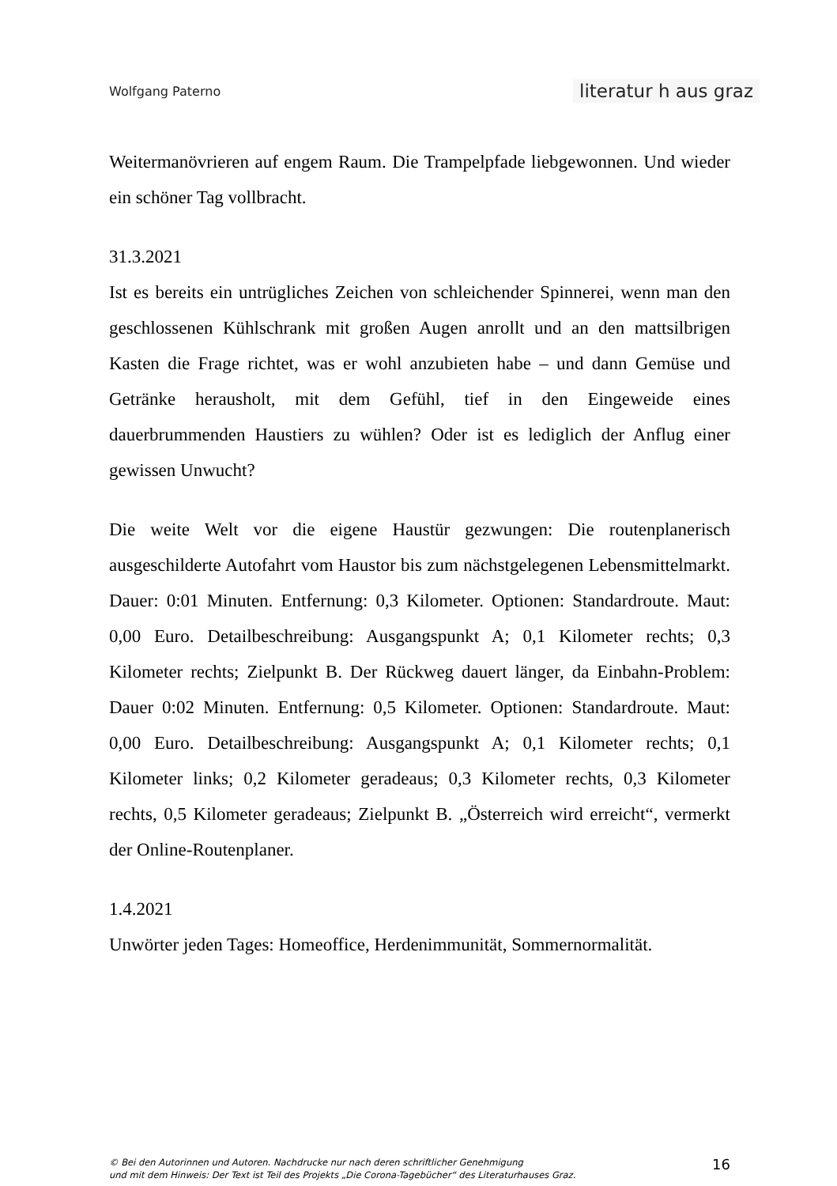Wolfgang Paterno literatur h aus graz
Weitermanövrieren auf engem Raum. Die Trampelpfade liebgewonnen. Und wieder ein schöner Tag vollbracht.
31.3.2021
Ist es bereits ein untrügliches Zeichen von schleichender Spinnerei, wenn man den geschlossenen Kühlschrank mit großen Augen anrollt und an den mattsilbrigen Kasten die Frage richtet, was er wohl anzubieten habe – und dann Gemüse und Getränke herausholt, mit dem Gefühl, tief in den Eingeweide eines dauerbrummenden Haustiers zu wühlen? Oder ist es lediglich der Anflug einer gewissen Unwucht?
Die weite Welt vor die eigene Haustür gezwungen: Die routenplanerisch ausgeschilderte Autofahrt vom Haustor bis zum nächstgelegenen Lebensmittelmarkt. Dauer: 0:01 Minuten. Entfernung: 0,3 Kilometer. Optionen: Standardroute. Maut: 0,00 Euro. Detailbeschreibung: Ausgangspunkt A; 0,1 Kilometer rechts; 0,3 Kilometer rechts; Zielpunkt B. Der Rückweg dauert länger, da Einbahn-Problem: Dauer 0:02 Minuten. Entfernung: 0,5 Kilometer. Optionen: Standardroute. Maut: 0,00 Euro. Detailbeschreibung: Ausgangspunkt A; 0,1 Kilometer rechts; 0,1 Kilometer links; 0,2 Kilometer geradeaus; 0,3 Kilometer rechts, 0,3 Kilometer rechts, 0,5 Kilometer geradeaus; Zielpunkt B. „Österreich wird erreicht“, vermerkt der Online-Routenplaner.
1.4.2021
Unwörter jeden Tages: Homeoffice, Herdenimmunität, Sommernormalität.
© Bei den Autorinnen und Autoren. Nachdrucke nur nach deren schriftlicher Genehmigung
und mit dem Hinweis: Der Text ist Teil des Projekts „Die Corona-Tagebücher“ des Literaturhauses Graz.
16